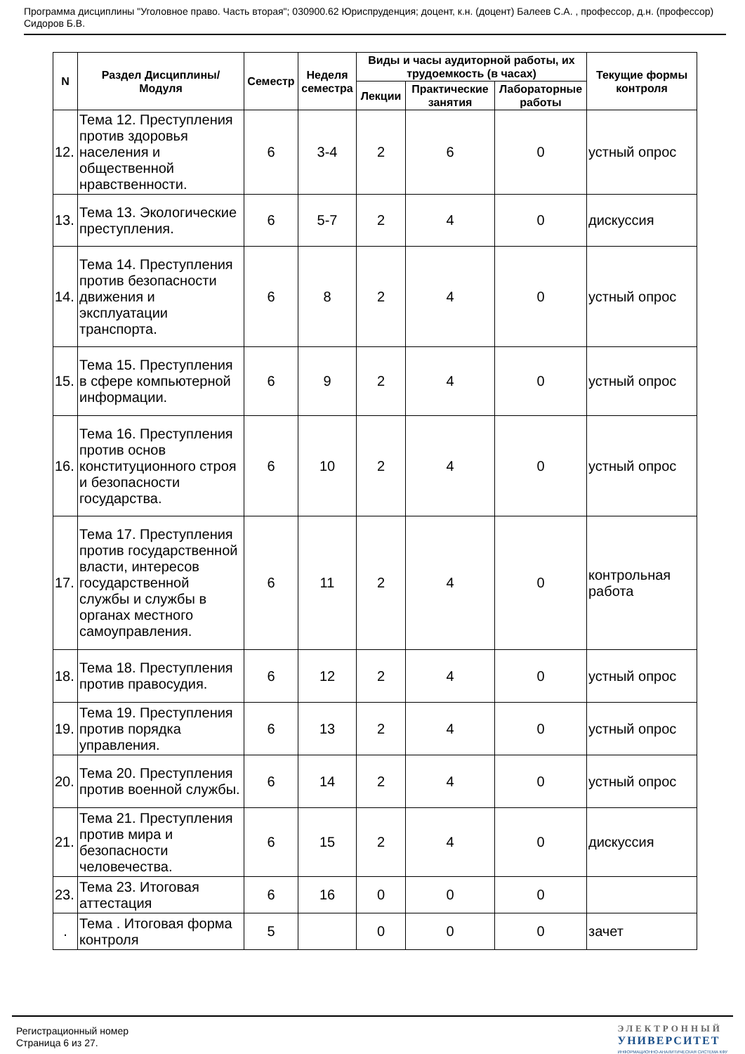Программа дисциплины "Уголовное право. Часть вторая"; 030900.62 Юриспруденция; доцент, к.н. (доцент) Балеев С.А. , профессор, д.н. (профессор) Сидоров Б.В.
| N | Раздел Дисциплины/ Модуля | Семестр | Неделя семестра | Виды и часы аудиторной работы, их трудоемкость (в часах) | | | Текущие формы контроля |
| --- | --- | --- | --- | --- | --- | --- | --- |
| | | | | Лекции | Практические занятия | Лабораторные работы | |
| 12. | Тема 12. Преступления против здоровья населения и общественной нравственности. | 6 | 3-4 | 2 | 6 | 0 | устный опрос |
| 13. | Тема 13. Экологические преступления. | 6 | 5-7 | 2 | 4 | 0 | дискуссия |
| 14. | Тема 14. Преступления против безопасности движения и эксплуатации транспорта. | 6 | 8 | 2 | 4 | 0 | устный опрос |
| 15. | Тема 15. Преступления в сфере компьютерной информации. | 6 | 9 | 2 | 4 | 0 | устный опрос |
| 16. | Тема 16. Преступления против основ конституционного строя и безопасности государства. | 6 | 10 | 2 | 4 | 0 | устный опрос |
| 17. | Тема 17. Преступления против государственной власти, интересов государственной службы и службы в органах местного самоуправления. | 6 | 11 | 2 | 4 | 0 | контрольная работа |
| 18. | Тема 18. Преступления против правосудия. | 6 | 12 | 2 | 4 | 0 | устный опрос |
| 19. | Тема 19. Преступления против порядка управления. | 6 | 13 | 2 | 4 | 0 | устный опрос |
| 20. | Тема 20. Преступления против военной службы. | 6 | 14 | 2 | 4 | 0 | устный опрос |
| 21. | Тема 21. Преступления против мира и безопасности человечества. | 6 | 15 | 2 | 4 | 0 | дискуссия |
| 23. | Тема 23. Итоговая аттестация | 6 | 16 | 0 | 0 | 0 | |
| . | Тема . Итоговая форма контроля | 5 | | 0 | 0 | 0 | зачет |
Регистрационный номер
Страница 6 из 27.
ЭЛЕКТРОННЫЙ
УНИВЕРСИТЕТ
ИНФОРМАЦИОННО-АНАЛИТИЧЕСКАЯ СИСТЕМА КФУ